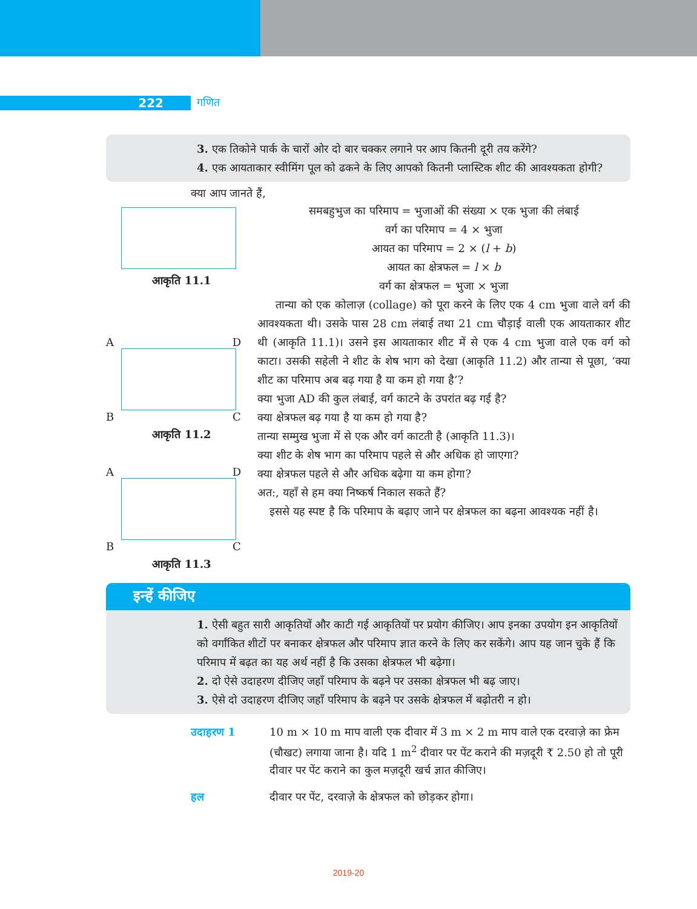222 गणित
3. एक तिकोने पार्क के चारों ओर दो बार चक्कर लगाने पर आप कितनी दूरी तय करेंगे?
4. एक आयताकार स्वीमिंग पूल को ढकने के लिए आपको कितनी प्लास्टिक शीट की आवश्यकता होगी?
क्या आप जानते हैं,
आकृति 11.1
A D
B C
आकृति 11.2
A D
B C
आकृति 11.3
समबहुभुज का परिमाप = भुजाओं की संख्या × एक भुजा की लंबाई
वर्ग का परिमाप = 4 × भुजा
आयत का परिमाप = 2 × (l + b)
आयत का क्षेत्रफल = l × b
वर्ग का क्षेत्रफल = भुजा × भुजा
तान्या को एक कोलाज़ (collage) को पूरा करने के लिए एक 4 cm भुजा वाले वर्ग की आवश्यकता थी। उसके पास 28 cm लंबाई तथा 21 cm चौड़ाई वाली एक आयताकार शीट थी (आकृति 11.1)। उसने इस आयताकार शीट में से एक 4 cm भुजा वाले एक वर्ग को काटा। उसकी सहेली ने शीट के शेष भाग को देखा (आकृति 11.2) और तान्या से पूछा, ‘क्या शीट का परिमाप अब बढ़ गया है या कम हो गया है’?
क्या भुजा AD की कुल लंबाई, वर्ग काटने के उपरांत बढ़ गई है?
क्या क्षेत्रफल बढ़ गया है या कम हो गया है?
तान्या सम्मुख भुजा में से एक और वर्ग काटती है (आकृति 11.3)।
क्या शीट के शेष भाग का परिमाप पहले से और अधिक हो जाएगा?
क्या क्षेत्रफल पहले से और अधिक बढ़ेगा या कम होगा?
अत:, यहाँ से हम क्या निष्कर्ष निकाल सकते हैं?
इससे यह स्पष्ट है कि परिमाप के बढ़ाए जाने पर क्षेत्रफल का बढ़ना आवश्यक नहीं है।
इन्हें कीजिए
1. ऐसी बहुत सारी आकृतियों और काटी गई आकृतियों पर प्रयोग कीजिए। आप इनका उपयोग इन आकृतियों को वर्गांकित शीटों पर बनाकर क्षेत्रफल और परिमाप ज्ञात करने के लिए कर सकेंगे। आप यह जान चुके हैं कि परिमाप में बढ़त का यह अर्थ नहीं है कि उसका क्षेत्रफल भी बढ़ेगा।
2. दो ऐसे उदाहरण दीजिए जहाँ परिमाप के बढ़ने पर उसका क्षेत्रफल भी बढ़ जाए।
3. ऐसे दो उदाहरण दीजिए जहाँ परिमाप के बढ़ने पर उसके क्षेत्रफल में बढ़ोतरी न हो।
उदाहरण 1 10 m × 10 m माप वाली एक दीवार में 3 m × 2 m माप वाले एक दरवाज़े का फ्रेम (चौखट) लगाया जाना है। यदि 1 m<sup>2</sup> दीवार पर पेंट कराने की मज़दूरी ₹ 2.50 हो तो पूरी दीवार पर पेंट कराने का कुल मज़दूरी खर्च ज्ञात कीजिए।
हल दीवार पर पेंट, दरवाज़े के क्षेत्रफल को छोड़कर होगा।
2019-20